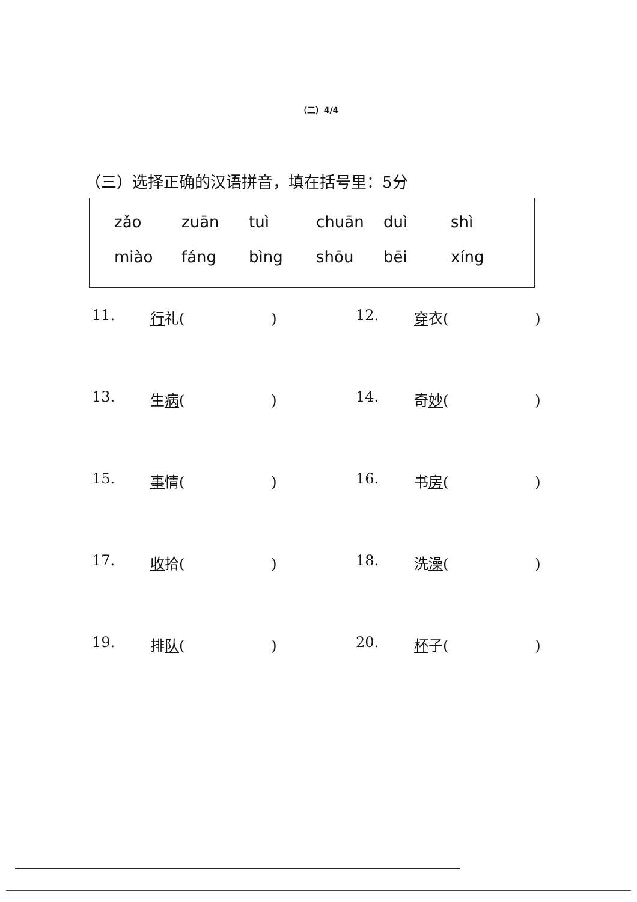（二）4/4
（三）选择正确的汉语拼音，填在括号里：5分
| zǎo | zuān | tuì | chuān | duì | shì |
| miào | fáng | bìng | shōu | bēi | xíng |
| 11. | 行 礼( ) | 12. | 穿 衣( ) |
| 13. | 生 病 ( ) | 14. | 奇 妙 ( ) |
| 15. | 事 情( ) | 16. | 书 房 ( ) |
| 17. | 收 拾( ) | 18. | 洗 澡 ( ) |
| 19. | 排 队 ( ) | 20. | 杯 子( ) |